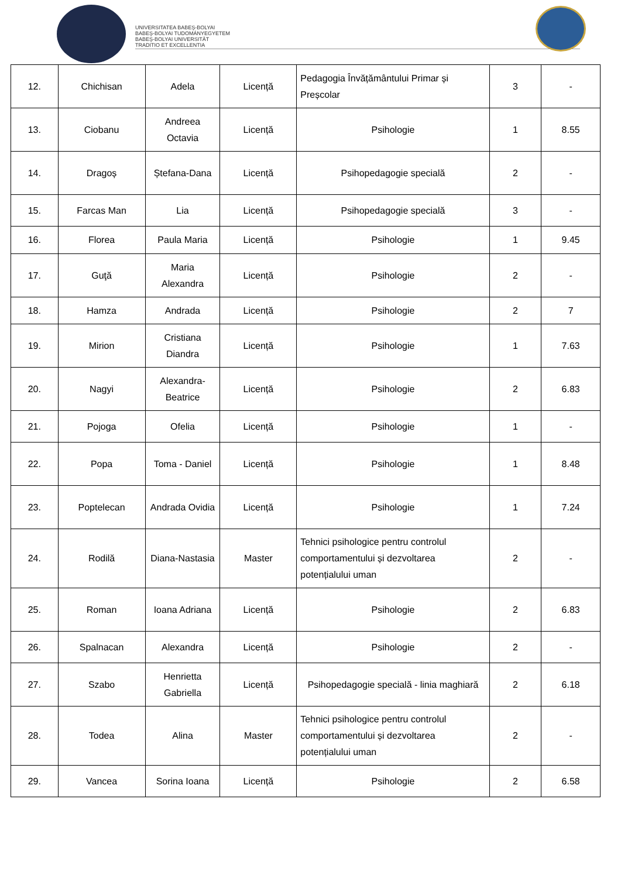UNIVERSITATEA BABEŞ-BOLYAI
BABEŞ-BOLYAI TUDOMÁNYEGYETEM
BABEŞ-BOLYAI UNIVERSITÄT
TRADITIO ET EXCELLENTIA
| 12. | Chichisan | Adela | Licență | Pedagogia Învățământului Primar și Preșcolar | 3 | - |
| 13. | Ciobanu | Andreea Octavia | Licență | Psihologie | 1 | 8.55 |
| 14. | Dragoș | Ștefana-Dana | Licență | Psihopedagogie specială | 2 | - |
| 15. | Farcas Man | Lia | Licență | Psihopedagogie specială | 3 | - |
| 16. | Florea | Paula Maria | Licență | Psihologie | 1 | 9.45 |
| 17. | Guţă | Maria Alexandra | Licență | Psihologie | 2 | - |
| 18. | Hamza | Andrada | Licență | Psihologie | 2 | 7 |
| 19. | Mirion | Cristiana Diandra | Licență | Psihologie | 1 | 7.63 |
| 20. | Nagyi | Alexandra-Beatrice | Licență | Psihologie | 2 | 6.83 |
| 21. | Pojoga | Ofelia | Licență | Psihologie | 1 | - |
| 22. | Popa | Toma - Daniel | Licență | Psihologie | 1 | 8.48 |
| 23. | Poptelecan | Andrada Ovidia | Licență | Psihologie | 1 | 7.24 |
| 24. | Rodilă | Diana-Nastasia | Master | Tehnici psihologice pentru controlul comportamentului și dezvoltarea potențialului uman | 2 | - |
| 25. | Roman | Ioana Adriana | Licență | Psihologie | 2 | 6.83 |
| 26. | Spalnacan | Alexandra | Licență | Psihologie | 2 | - |
| 27. | Szabo | Henrietta Gabriella | Licență | Psihopedagogie specială - linia maghiară | 2 | 6.18 |
| 28. | Todea | Alina | Master | Tehnici psihologice pentru controlul comportamentului și dezvoltarea potențialului uman | 2 | - |
| 29. | Vancea | Sorina Ioana | Licență | Psihologie | 2 | 6.58 |